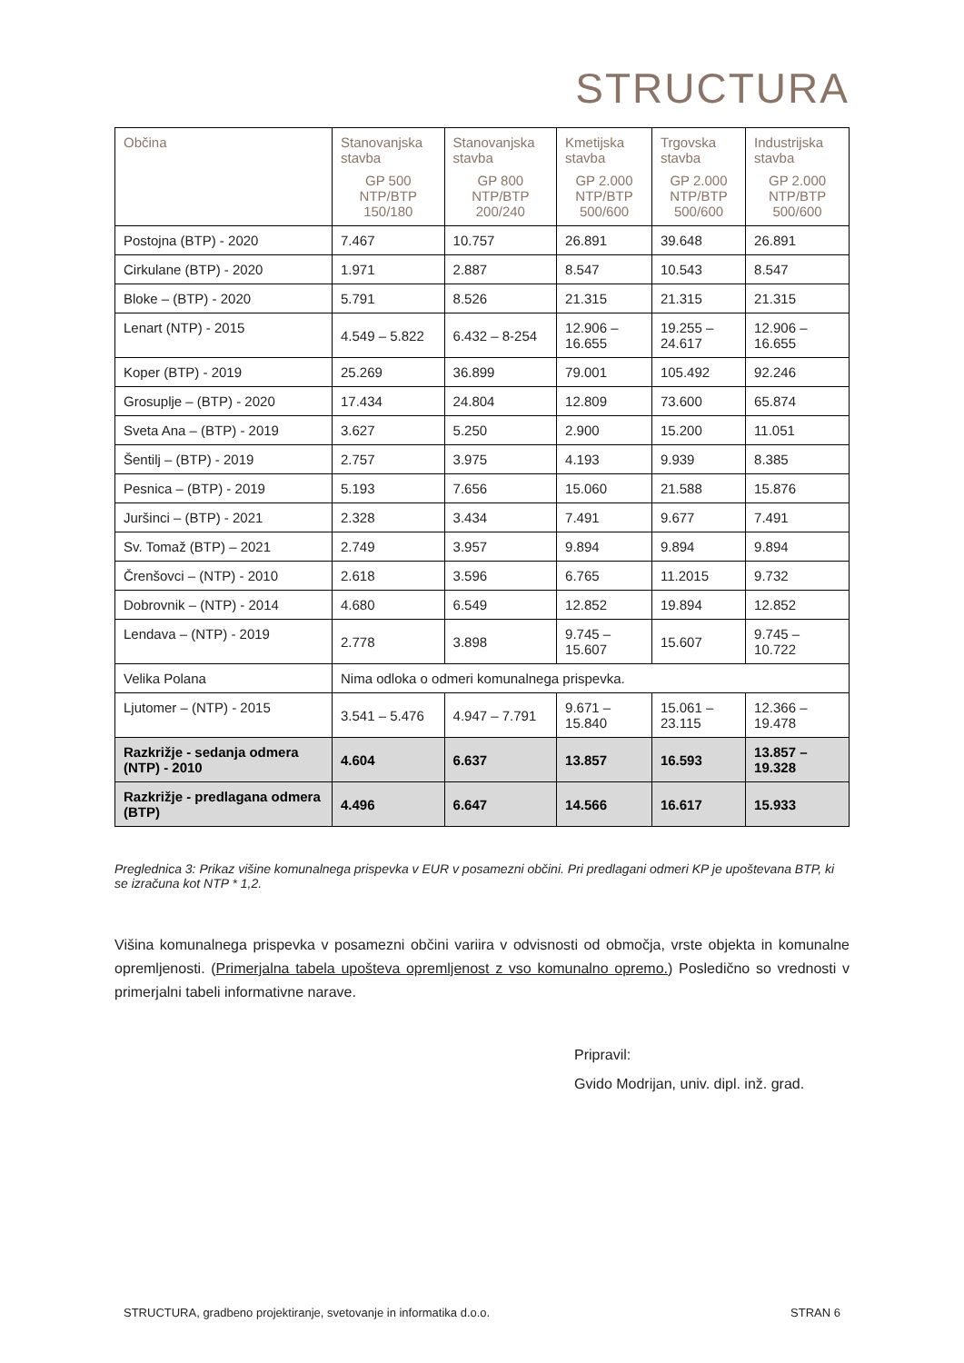STRUCTURA
| Občina | Stanovanjska stavba GP 500 NTP/BTP 150/180 | Stanovanjska stavba GP 800 NTP/BTP 200/240 | Kmetijska stavba GP 2.000 NTP/BTP 500/600 | Trgovska stavba GP 2.000 NTP/BTP 500/600 | Industrijska stavba GP 2.000 NTP/BTP 500/600 |
| --- | --- | --- | --- | --- | --- |
| Postojna (BTP) - 2020 | 7.467 | 10.757 | 26.891 | 39.648 | 26.891 |
| Cirkulane (BTP) - 2020 | 1.971 | 2.887 | 8.547 | 10.543 | 8.547 |
| Bloke – (BTP) - 2020 | 5.791 | 8.526 | 21.315 | 21.315 | 21.315 |
| Lenart (NTP) - 2015 | 4.549 – 5.822 | 6.432 – 8-254 | 12.906 – 16.655 | 19.255 – 24.617 | 12.906 – 16.655 |
| Koper (BTP) - 2019 | 25.269 | 36.899 | 79.001 | 105.492 | 92.246 |
| Grosuplje – (BTP) - 2020 | 17.434 | 24.804 | 12.809 | 73.600 | 65.874 |
| Sveta Ana – (BTP) - 2019 | 3.627 | 5.250 | 2.900 | 15.200 | 11.051 |
| Šentilj – (BTP) - 2019 | 2.757 | 3.975 | 4.193 | 9.939 | 8.385 |
| Pesnica – (BTP) - 2019 | 5.193 | 7.656 | 15.060 | 21.588 | 15.876 |
| Juršinci – (BTP) - 2021 | 2.328 | 3.434 | 7.491 | 9.677 | 7.491 |
| Sv. Tomaž (BTP) – 2021 | 2.749 | 3.957 | 9.894 | 9.894 | 9.894 |
| Črenšovci – (NTP) - 2010 | 2.618 | 3.596 | 6.765 | 11.2015 | 9.732 |
| Dobrovnik – (NTP) - 2014 | 4.680 | 6.549 | 12.852 | 19.894 | 12.852 |
| Lendava – (NTP) - 2019 | 2.778 | 3.898 | 9.745 – 15.607 | 15.607 | 9.745 – 10.722 |
| Velika Polana | Nima odloka o odmeri komunalnega prispevka. | | | | |
| Ljutomer – (NTP) - 2015 | 3.541 – 5.476 | 4.947 – 7.791 | 9.671 – 15.840 | 15.061 – 23.115 | 12.366 – 19.478 |
| Razkrižje - sedanja odmera (NTP) - 2010 | 4.604 | 6.637 | 13.857 | 16.593 | 13.857 – 19.328 |
| Razkrižje - predlagana odmera (BTP) | 4.496 | 6.647 | 14.566 | 16.617 | 15.933 |
Preglednica 3: Prikaz višine komunalnega prispevka v EUR v posamezni občini. Pri predlagani odmeri KP je upoštevana BTP, ki se izračuna kot NTP * 1,2.
Višina komunalnega prispevka v posamezni občini variira v odvisnosti od območja, vrste objekta in komunalne opremljenosti. (Primerjalna tabela upošteva opremljenost z vso komunalno opremo.) Posledično so vrednosti v primerjalni tabeli informativne narave.
Pripravil:
Gvido Modrijan, univ. dipl. inž. grad.
STRUCTURA, gradbeno projektiranje, svetovanje in informatika d.o.o. STRAN 6